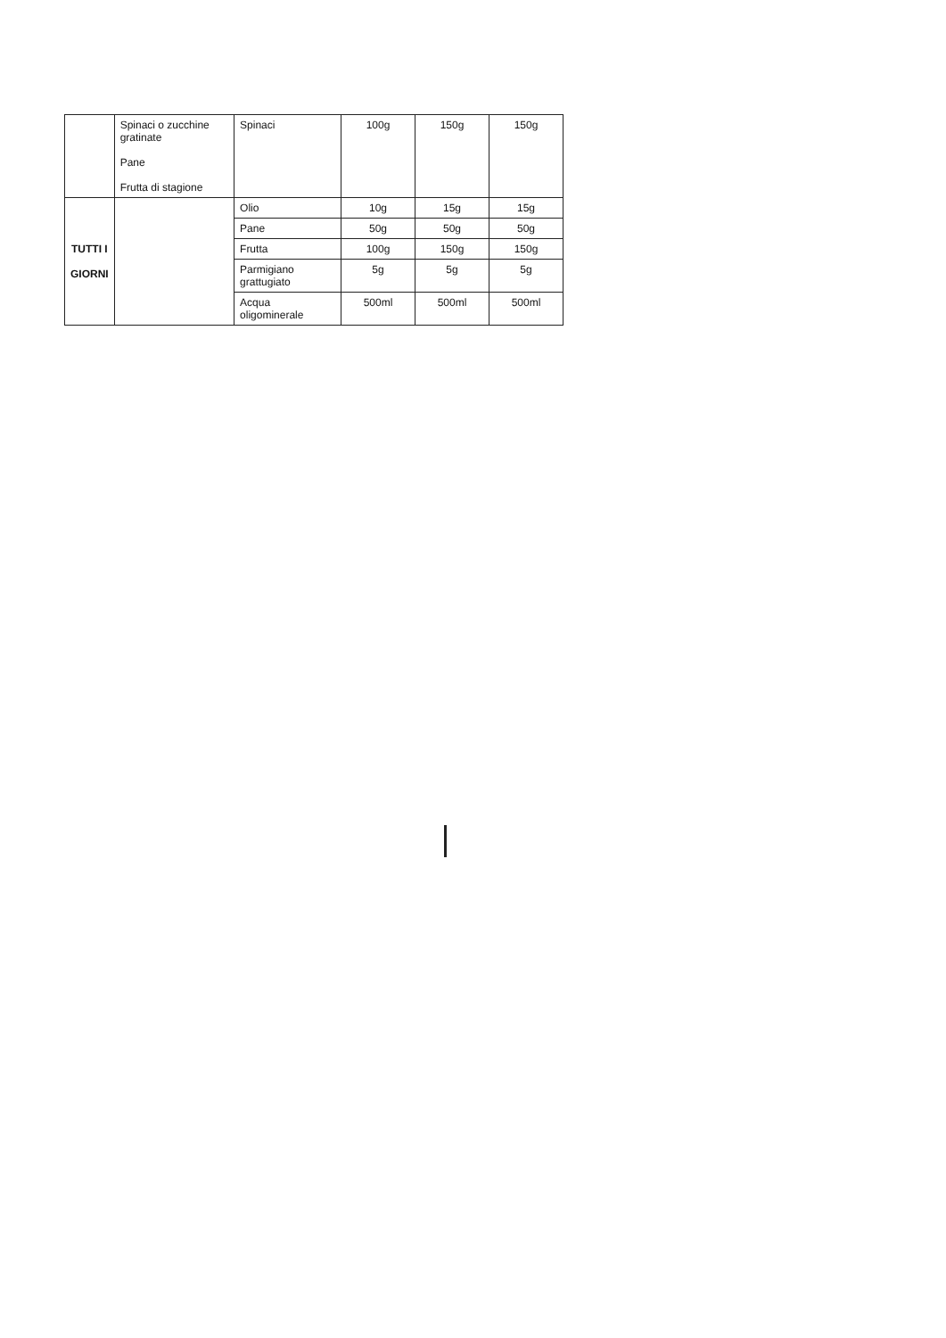| | Spinaci o zucchine gratinate Pane Frutta di stagione | Spinaci | 100g | 150g | 150g |
| TUTTI I GIORNI | | Olio | 10g | 15g | 15g |
| | | Pane | 50g | 50g | 50g |
| | | Frutta | 100g | 150g | 150g |
| | | Parmigiano grattugiato | 5g | 5g | 5g |
| | | Acqua oligominerale | 500ml | 500ml | 500ml |